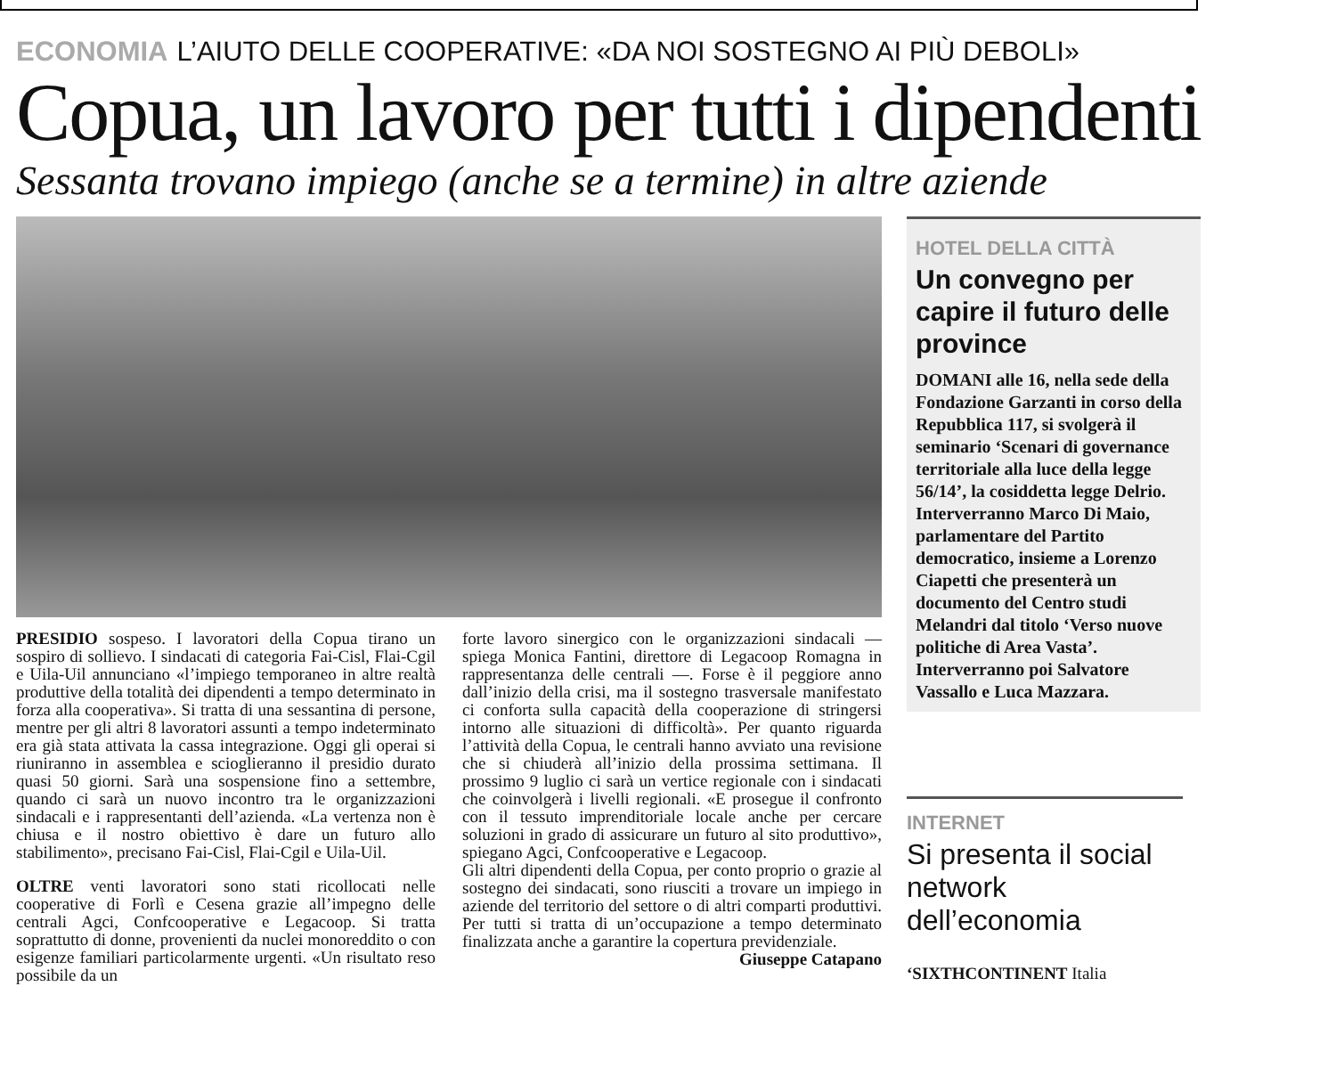ECONOMIA L’AIUTO DELLE COOPERATIVE: «DA NOI SOSTEGNO AI PIÙ DEBOLI»
Copua, un lavoro per tutti i dipendenti
Sessanta trovano impiego (anche se a termine) in altre aziende
PRESIDIO sospeso. I lavoratori della Copua tirano un sospiro di sollievo. I sindacati di categoria Fai-Cisl, Flai-Cgil e Uila-Uil annunciano «l’impiego temporaneo in altre realtà produttive della totalità dei dipendenti a tempo determinato in forza alla cooperativa». Si tratta di una sessantina di persone, mentre per gli altri 8 lavoratori assunti a tempo indeterminato era già stata attivata la cassa integrazione. Oggi gli operai si riuniranno in assemblea e scioglieranno il presidio durato quasi 50 giorni. Sarà una sospensione fino a settembre, quando ci sarà un nuovo incontro tra le organizzazioni sindacali e i rappresentanti dell’azienda. «La vertenza non è chiusa e il nostro obiettivo è dare un futuro allo stabilimento», precisano Fai-Cisl, Flai-Cgil e Uila-Uil.
OLTRE venti lavoratori sono stati ricollocati nelle cooperative di Forlì e Cesena grazie all’impegno delle centrali Agci, Confcooperative e Legacoop. Si tratta soprattutto di donne, provenienti da nuclei monoreddito o con esigenze familiari particolarmente urgenti. «Un risultato reso possibile da un
forte lavoro sinergico con le organizzazioni sindacali — spiega Monica Fantini, direttore di Legacoop Romagna in rappresentanza delle centrali —. Forse è il peggiore anno dall’inizio della crisi, ma il sostegno trasversale manifestato ci conforta sulla capacità della cooperazione di stringersi intorno alle situazioni di difficoltà». Per quanto riguarda l’attività della Copua, le centrali hanno avviato una revisione che si chiuderà all’inizio della prossima settimana. Il prossimo 9 luglio ci sarà un vertice regionale con i sindacati che coinvolgerà i livelli regionali. «E prosegue il confronto con il tessuto imprenditoriale locale anche per cercare soluzioni in grado di assicurare un futuro al sito produttivo», spiegano Agci, Confcooperative e Legacoop.
Gli altri dipendenti della Copua, per conto proprio o grazie al sostegno dei sindacati, sono riusciti a trovare un impiego in aziende del territorio del settore o di altri comparti produttivi. Per tutti si tratta di un’occupazione a tempo determinato finalizzata anche a garantire la copertura previdenziale.
Giuseppe Catapano
HOTEL DELLA CITTÀ
Un convegno per capire il futuro delle province
DOMANI alle 16, nella sede della Fondazione Garzanti in corso della Repubblica 117, si svolgerà il seminario ‘Scenari di governance territoriale alla luce della legge 56/14’, la cosiddetta legge Delrio. Interverranno Marco Di Maio, parlamentare del Partito democratico, insieme a Lorenzo Ciapetti che presenterà un documento del Centro studi Melandri dal titolo ‘Verso nuove politiche di Area Vasta’. Interverranno poi Salvatore Vassallo e Luca Mazzara.
INTERNET
Si presenta il social network dell’economia
‘SIXTHCONTINENT Italia